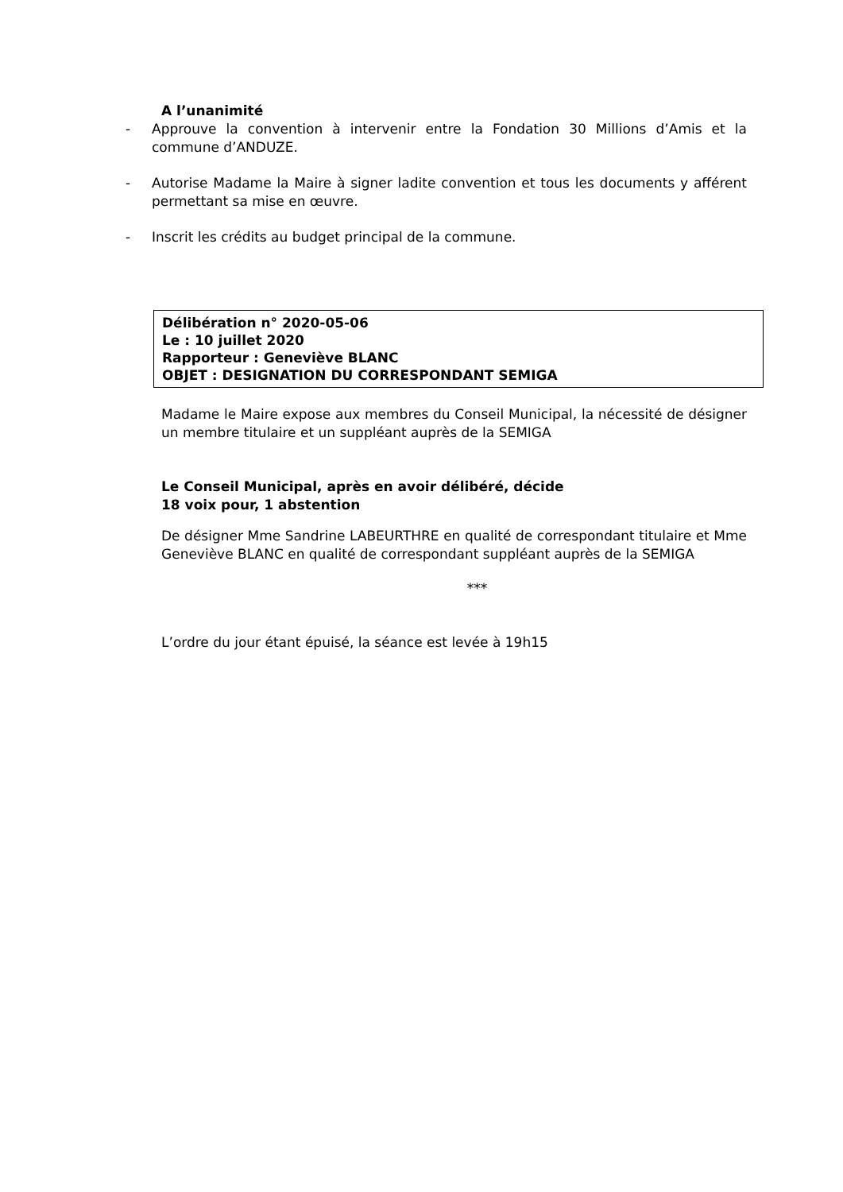A l’unanimité
- Approuve la convention à intervenir entre la Fondation 30 Millions d’Amis et la commune d’ANDUZE.
- Autorise Madame la Maire à signer ladite convention et tous les documents y afférent permettant sa mise en œuvre.
- Inscrit les crédits au budget principal de la commune.
Délibération n° 2020-05-06
Le : 10 juillet 2020
Rapporteur : Geneviève BLANC
OBJET : DESIGNATION DU CORRESPONDANT SEMIGA
Madame le Maire expose aux membres du Conseil Municipal, la nécessité de désigner un membre titulaire et un suppléant auprès de la SEMIGA
Le Conseil Municipal, après en avoir délibéré, décide
18 voix pour, 1 abstention
De désigner Mme Sandrine LABEURTHRE en qualité de correspondant titulaire et Mme Geneviève BLANC en qualité de correspondant suppléant auprès de la SEMIGA
***
L’ordre du jour étant épuisé, la séance est levée à 19h15